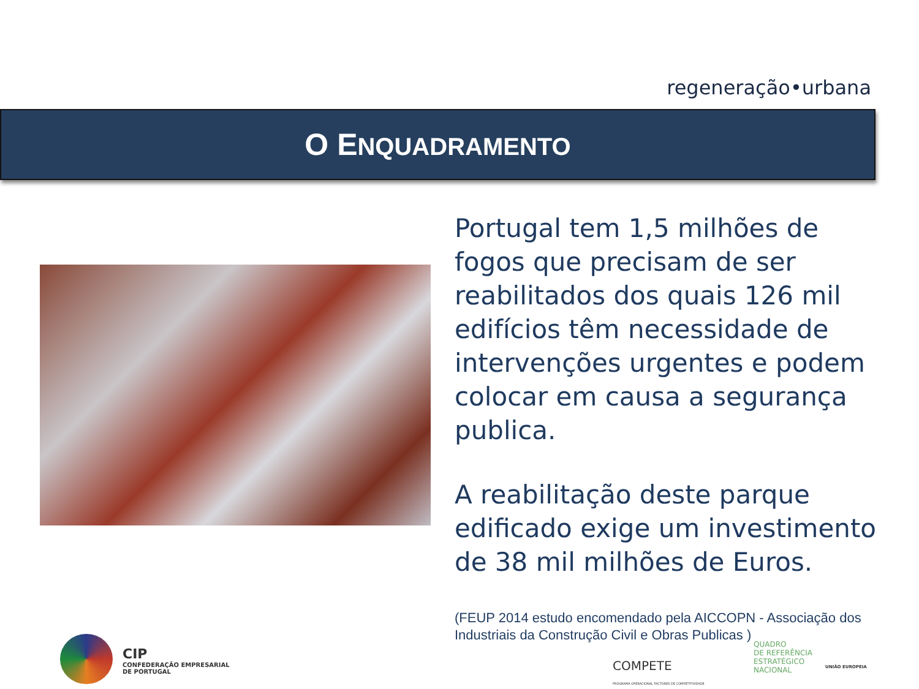regeneração•urbana
O ENQUADRAMENTO
Portugal tem 1,5 milhões de fogos que precisam de ser reabilitados dos quais 126 mil edifícios têm necessidade de intervenções urgentes e podem colocar em causa a segurança publica.
A reabilitação deste parque edificado exige um investimento de 38 mil milhões de Euros.
(FEUP 2014 estudo encomendado pela AICCOPN - Associação dos Industriais da Construção Civil e Obras Publicas )
CIP
CONFEDERAÇÃO EMPRESARIAL
DE PORTUGAL
COMPETE
PROGRAMA OPERACIONAL FACTORES DE COMPETITIVIDADE
QUADRO
DE REFERÊNCIA
ESTRATÉGICO
NACIONAL
UNIÃO EUROPEIA